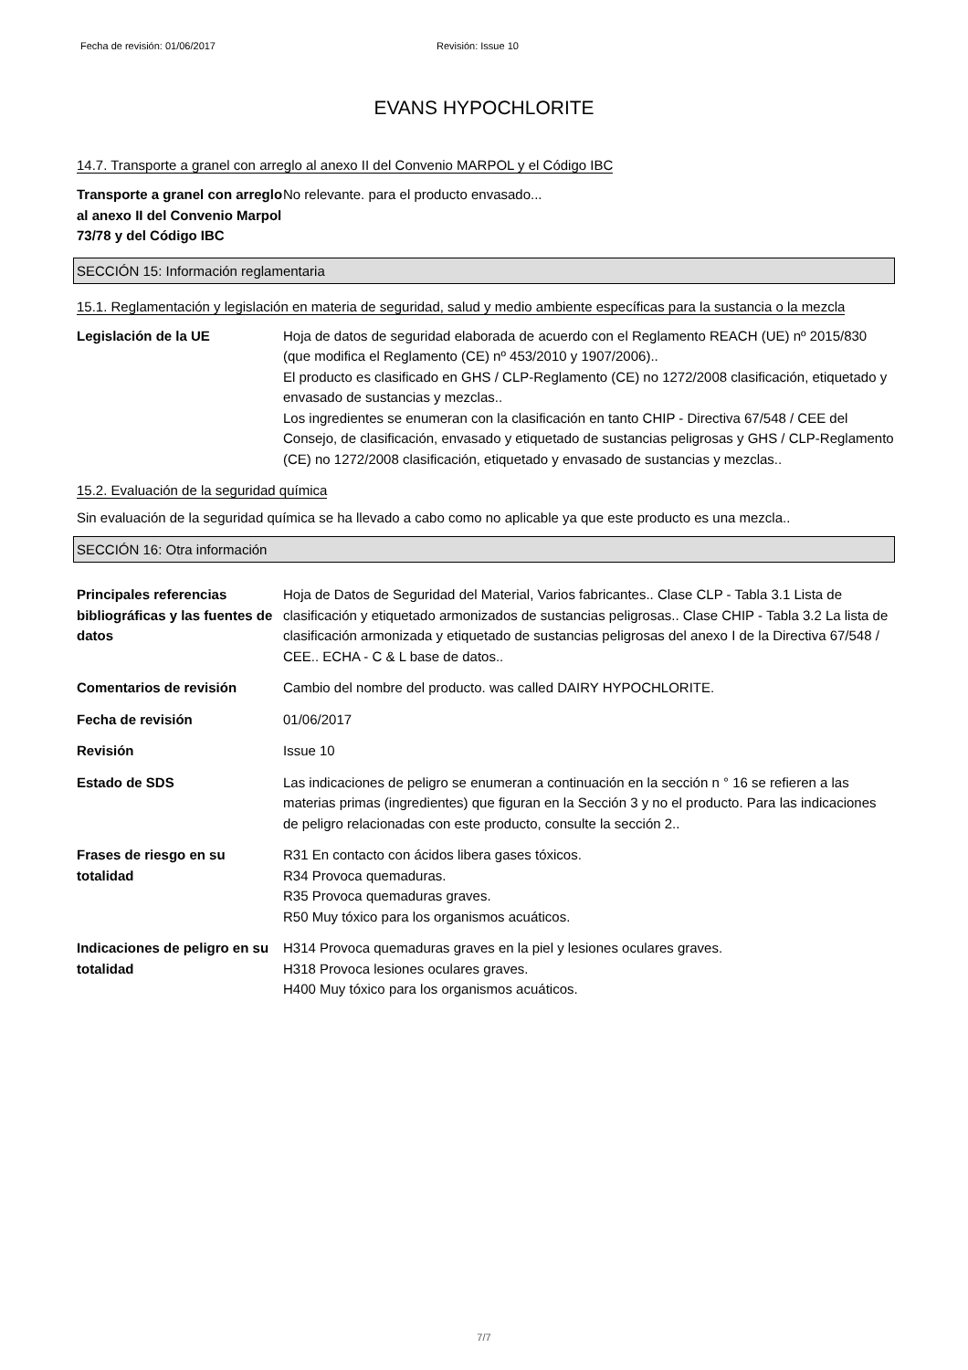Fecha de revisión: 01/06/2017 Revisión: Issue 10
EVANS HYPOCHLORITE
14.7. Transporte a granel con arreglo al anexo II del Convenio MARPOL y el Código IBC
Transporte a granel con arreglo al anexo II del Convenio Marpol 73/78 y del Código IBC
No relevante. para el producto envasado...
SECCIÓN 15: Información reglamentaria
15.1. Reglamentación y legislación en materia de seguridad, salud y medio ambiente específicas para la sustancia o la mezcla
Legislación de la UE Hoja de datos de seguridad elaborada de acuerdo con el Reglamento REACH (UE) nº 2015/830 (que modifica el Reglamento (CE) nº 453/2010 y 1907/2006)..
El producto es clasificado en GHS / CLP-Reglamento (CE) no 1272/2008 clasificación, etiquetado y envasado de sustancias y mezclas..
Los ingredientes se enumeran con la clasificación en tanto CHIP - Directiva 67/548 / CEE del Consejo, de clasificación, envasado y etiquetado de sustancias peligrosas y GHS / CLP-Reglamento (CE) no 1272/2008 clasificación, etiquetado y envasado de sustancias y mezclas..
15.2. Evaluación de la seguridad química
Sin evaluación de la seguridad química se ha llevado a cabo como no aplicable ya que este producto es una mezcla..
SECCIÓN 16: Otra información
Principales referencias bibliográficas y las fuentes de datos
Hoja de Datos de Seguridad del Material, Varios fabricantes.. Clase CLP - Tabla 3.1 Lista de clasificación y etiquetado armonizados de sustancias peligrosas.. Clase CHIP - Tabla 3.2 La lista de clasificación armonizada y etiquetado de sustancias peligrosas del anexo I de la Directiva 67/548 / CEE.. ECHA - C & L base de datos..
Comentarios de revisión Cambio del nombre del producto. was called DAIRY HYPOCHLORITE.
Fecha de revisión 01/06/2017
Revisión Issue 10
Estado de SDS Las indicaciones de peligro se enumeran a continuación en la sección n ° 16 se refieren a las materias primas (ingredientes) que figuran en la Sección 3 y no el producto. Para las indicaciones de peligro relacionadas con este producto, consulte la sección 2..
Frases de riesgo en su totalidad
R31 En contacto con ácidos libera gases tóxicos.
R34 Provoca quemaduras.
R35 Provoca quemaduras graves.
R50 Muy tóxico para los organismos acuáticos.
Indicaciones de peligro en su totalidad
H314 Provoca quemaduras graves en la piel y lesiones oculares graves.
H318 Provoca lesiones oculares graves.
H400 Muy tóxico para los organismos acuáticos.
7/7